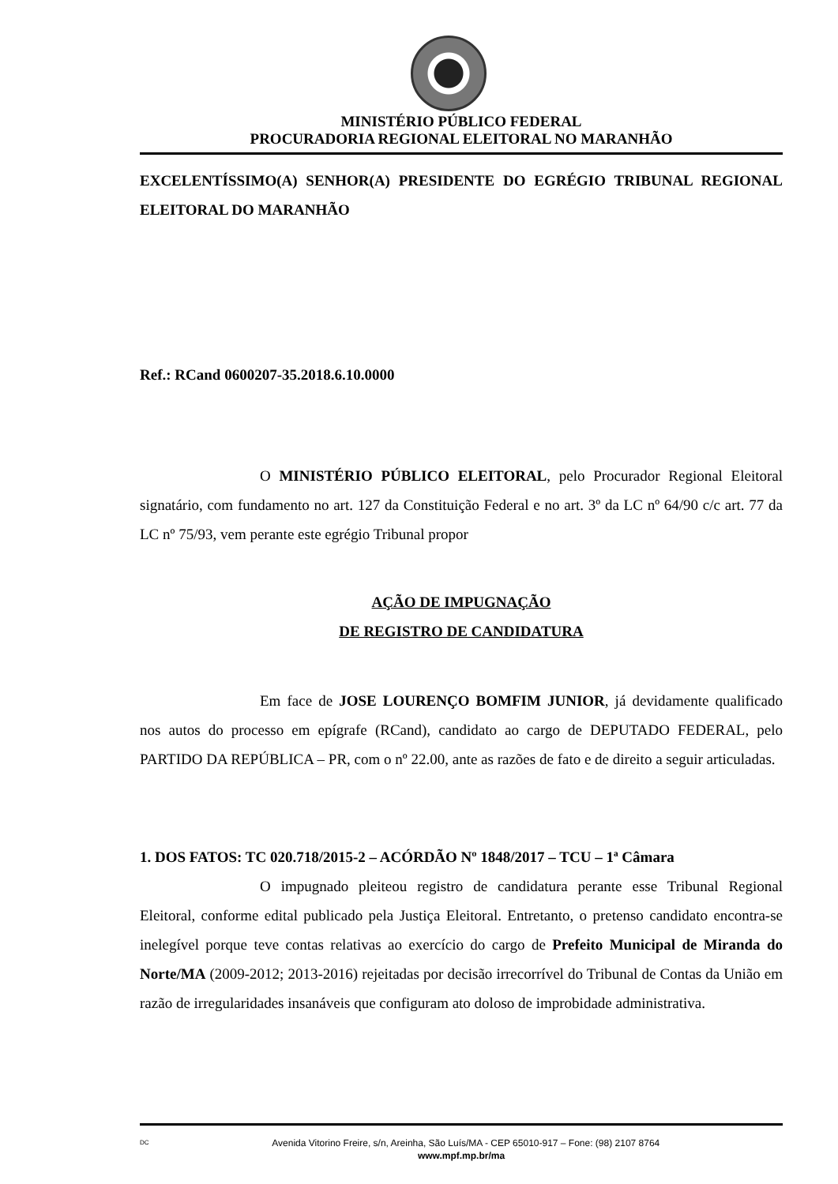MINISTÉRIO PÚBLICO FEDERAL
PROCURADORIA REGIONAL ELEITORAL NO MARANHÃO
EXCELENTÍSSIMO(A) SENHOR(A) PRESIDENTE DO EGRÉGIO TRIBUNAL REGIONAL ELEITORAL DO MARANHÃO
Ref.: RCand 0600207-35.2018.6.10.0000
O MINISTÉRIO PÚBLICO ELEITORAL, pelo Procurador Regional Eleitoral signatário, com fundamento no art. 127 da Constituição Federal e no art. 3º da LC nº 64/90 c/c art. 77 da LC nº 75/93, vem perante este egrégio Tribunal propor
AÇÃO DE IMPUGNAÇÃO
DE REGISTRO DE CANDIDATURA
Em face de JOSE LOURENÇO BOMFIM JUNIOR, já devidamente qualificado nos autos do processo em epígrafe (RCand), candidato ao cargo de DEPUTADO FEDERAL, pelo PARTIDO DA REPÚBLICA – PR, com o nº 22.00, ante as razões de fato e de direito a seguir articuladas.
1. DOS FATOS: TC 020.718/2015-2 – ACÓRDÃO Nº 1848/2017 – TCU – 1ª Câmara
O impugnado pleiteou registro de candidatura perante esse Tribunal Regional Eleitoral, conforme edital publicado pela Justiça Eleitoral. Entretanto, o pretenso candidato encontra-se inelegível porque teve contas relativas ao exercício do cargo de Prefeito Municipal de Miranda do Norte/MA (2009-2012; 2013-2016) rejeitadas por decisão irrecorrível do Tribunal de Contas da União em razão de irregularidades insanáveis que configuram ato doloso de improbidade administrativa.
DC Avenida Vitorino Freire, s/n, Areinha, São Luís/MA - CEP 65010-917 – Fone: (98) 2107 8764
www.mpf.mp.br/ma